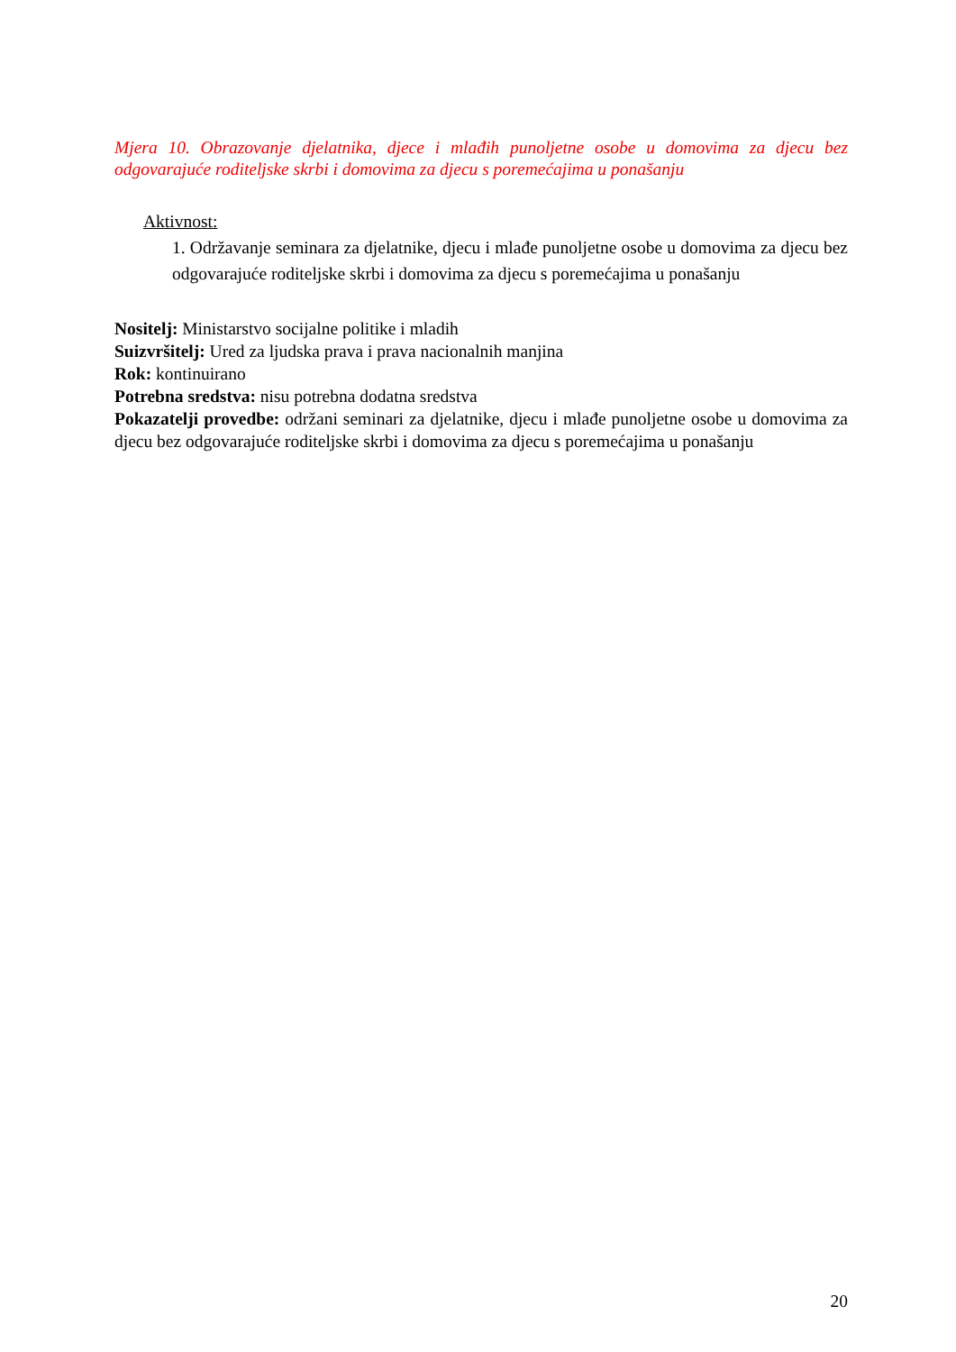Mjera 10. Obrazovanje djelatnika, djece i mlađih punoljetne osobe u domovima za djecu bez odgovarajuće roditeljske skrbi i domovima za djecu s poremećajima u ponašanju
Aktivnost:
1. Održavanje seminara za djelatnike, djecu i mlađe punoljetne osobe u domovima za djecu bez odgovarajuće roditeljske skrbi i domovima za djecu s poremećajima u ponašanju
Nositelj: Ministarstvo socijalne politike i mladih
Suizvršitelj: Ured za ljudska prava i prava nacionalnih manjina
Rok: kontinuirano
Potrebna sredstva: nisu potrebna dodatna sredstva
Pokazatelji provedbe: održani seminari za djelatnike, djecu i mlađe punoljetne osobe u domovima za djecu bez odgovarajuće roditeljske skrbi i domovima za djecu s poremećajima u ponašanju
20